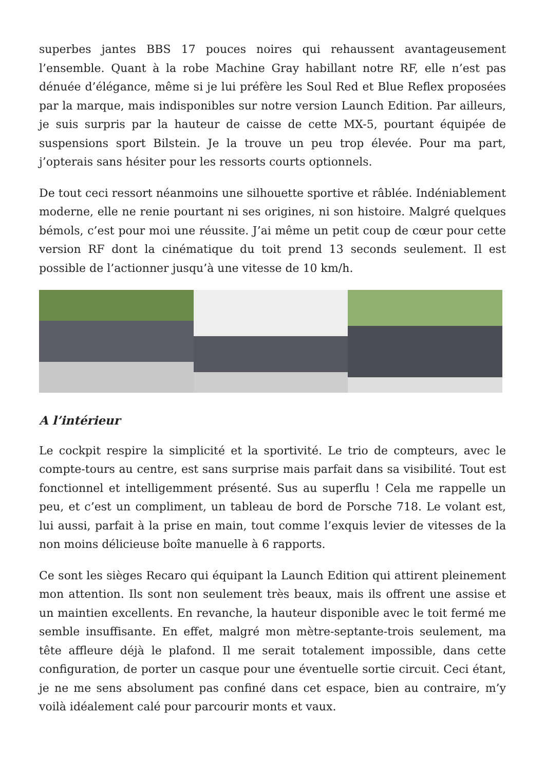superbes jantes BBS 17 pouces noires qui rehaussent avantageusement l’ensemble. Quant à la robe Machine Gray habillant notre RF, elle n’est pas dénuée d’élégance, même si je lui préfère les Soul Red et Blue Reflex proposées par la marque, mais indisponibles sur notre version Launch Edition. Par ailleurs, je suis surpris par la hauteur de caisse de cette MX-5, pourtant équipée de suspensions sport Bilstein. Je la trouve un peu trop élevée. Pour ma part, j’opterais sans hésiter pour les ressorts courts optionnels.
De tout ceci ressort néanmoins une silhouette sportive et râblée. Indéniablement moderne, elle ne renie pourtant ni ses origines, ni son histoire. Malgré quelques bémols, c’est pour moi une réussite. J’ai même un petit coup de cœur pour cette version RF dont la cinématique du toit prend 13 seconds seulement. Il est possible de l’actionner jusqu’à une vitesse de 10 km/h.
A l’intérieur
Le cockpit respire la simplicité et la sportivité. Le trio de compteurs, avec le compte-tours au centre, est sans surprise mais parfait dans sa visibilité. Tout est fonctionnel et intelligemment présenté. Sus au superflu ! Cela me rappelle un peu, et c’est un compliment, un tableau de bord de Porsche 718. Le volant est, lui aussi, parfait à la prise en main, tout comme l’exquis levier de vitesses de la non moins délicieuse boîte manuelle à 6 rapports.
Ce sont les sièges Recaro qui équipant la Launch Edition qui attirent pleinement mon attention. Ils sont non seulement très beaux, mais ils offrent une assise et un maintien excellents. En revanche, la hauteur disponible avec le toit fermé me semble insuffisante. En effet, malgré mon mètre-septante-trois seulement, ma tête affleure déjà le plafond. Il me serait totalement impossible, dans cette configuration, de porter un casque pour une éventuelle sortie circuit. Ceci étant, je ne me sens absolument pas confiné dans cet espace, bien au contraire, m’y voilà idéalement calé pour parcourir monts et vaux.